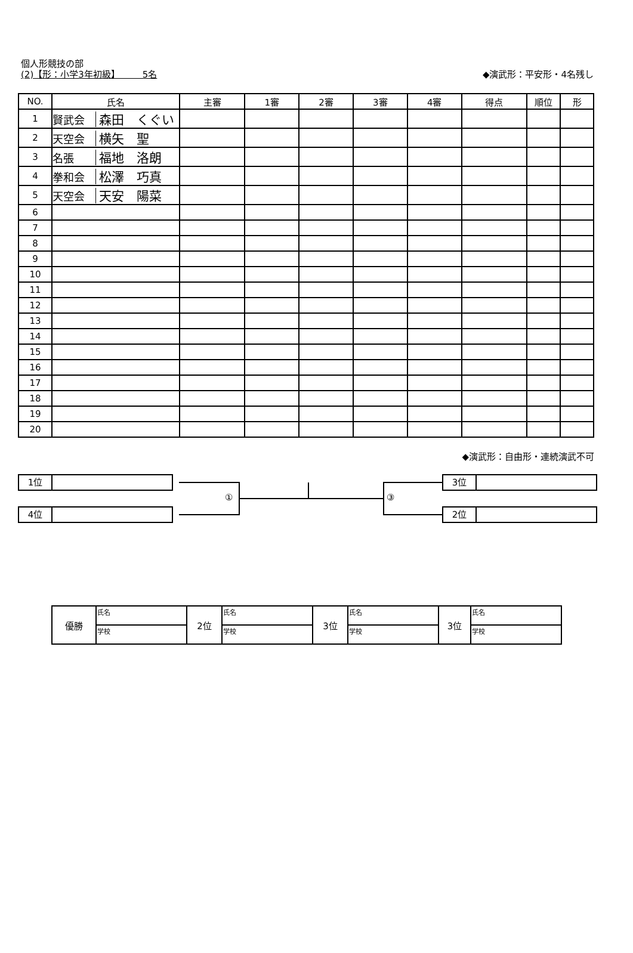個人形競技の部
(2)【形：小学3年初級】　　　5名
◆演武形：平安形・4名残し
| NO. | 氏名 | 主審 | 1審 | 2審 | 3審 | 4審 | 得点 | 順位 | 形 |
| --- | --- | --- | --- | --- | --- | --- | --- | --- | --- |
| 1 | 賢武会 森田 くぐい | | | | | | | | |
| 2 | 天空会 横矢 聖 | | | | | | | | |
| 3 | 名張 福地 洛朗 | | | | | | | | |
| 4 | 拳和会 松澤 巧真 | | | | | | | | |
| 5 | 天空会 天安 陽菜 | | | | | | | | |
| 6 | | | | | | | | | |
| 7 | | | | | | | | | |
| 8 | | | | | | | | | |
| 9 | | | | | | | | | |
| 10 | | | | | | | | | |
| 11 | | | | | | | | | |
| 12 | | | | | | | | | |
| 13 | | | | | | | | | |
| 14 | | | | | | | | | |
| 15 | | | | | | | | | |
| 16 | | | | | | | | | |
| 17 | | | | | | | | | |
| 18 | | | | | | | | | |
| 19 | | | | | | | | | |
| 20 | | | | | | | | | |
◆演武形：自由形・連続演武不可
1位
4位
3位
2位
① ③
| 優勝 | 氏名 | 2位 | 氏名 | 3位 | 氏名 | 3位 | 氏名 |
| | 学校 | | 学校 | | 学校 | | 学校 |